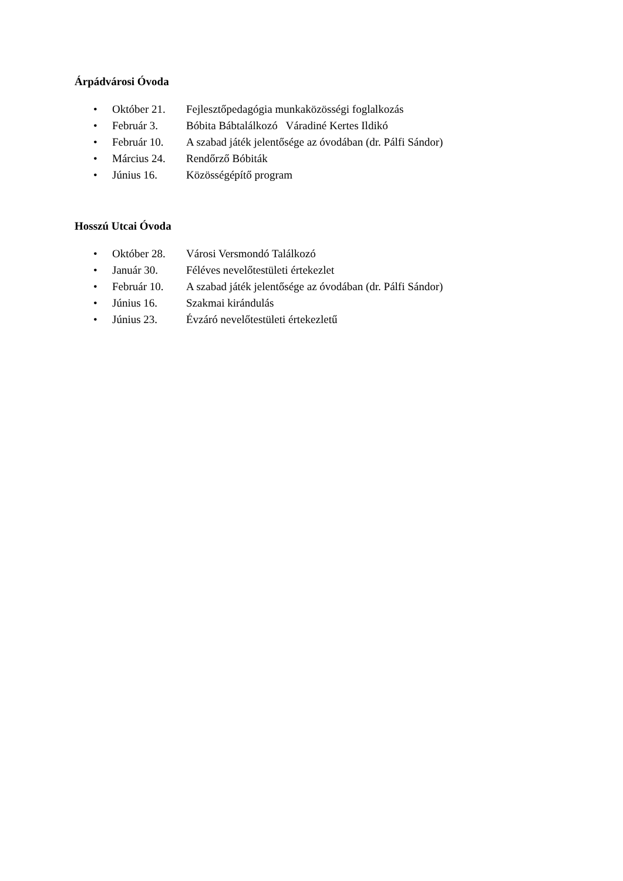Árpádvárosi Óvoda
• Október 21. Fejlesztőpedagógia munkaközösségi foglalkozás
• Február 3. Bóbita Bábtalálkozó Váradiné Kertes Ildikó
• Február 10. A szabad játék jelentősége az óvodában (dr. Pálfi Sándor)
• Március 24. Rendőrző Bóbiták
• Június 16. Közösségépítő program
Hosszú Utcai Óvoda
• Október 28. Városi Versmondó Találkozó
• Január 30. Féléves nevelőtestületi értekezlet
• Február 10. A szabad játék jelentősége az óvodában (dr. Pálfi Sándor)
• Június 16. Szakmai kirándulás
• Június 23. Évzáró nevelőtestületi értekezletű